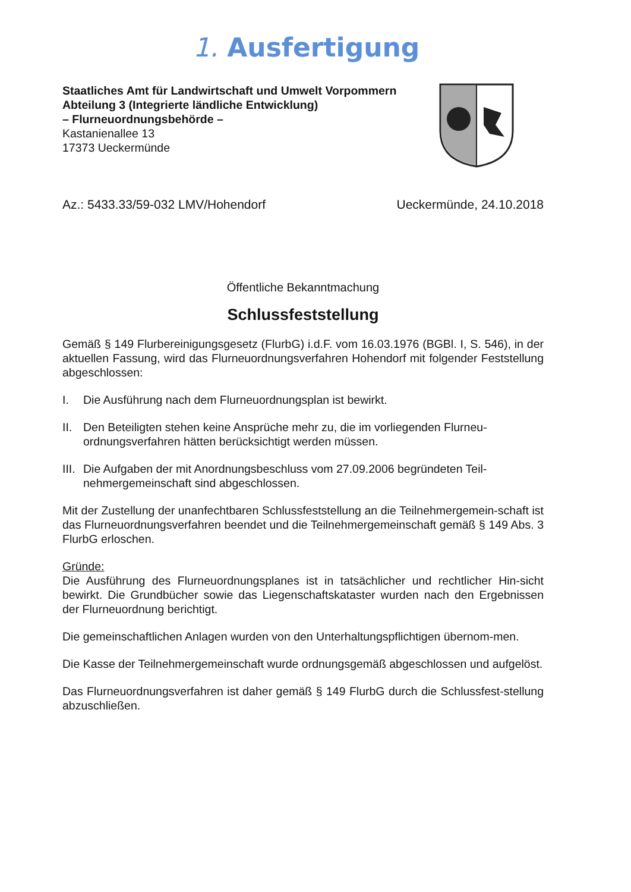1. Ausfertigung
Staatliches Amt für Landwirtschaft und Umwelt Vorpommern
Abteilung 3 (Integrierte ländliche Entwicklung)
– Flurneuordnungsbehörde –
Kastanienallee 13
17373 Ueckermünde
Az.: 5433.33/59-032 LMV/Hohendorf Ueckermünde, 24.10.2018
Öffentliche Bekanntmachung
Schlussfeststellung
Gemäß § 149 Flurbereinigungsgesetz (FlurbG) i.d.F. vom 16.03.1976 (BGBl. I, S. 546), in der aktuellen Fassung, wird das Flurneuordnungsverfahren Hohendorf mit folgender Feststellung abgeschlossen:
I. Die Ausführung nach dem Flurneuordnungsplan ist bewirkt.
II. Den Beteiligten stehen keine Ansprüche mehr zu, die im vorliegenden Flurneu-ordnungsverfahren hätten berücksichtigt werden müssen.
III. Die Aufgaben der mit Anordnungsbeschluss vom 27.09.2006 begründeten Teil-nehmergemeinschaft sind abgeschlossen.
Mit der Zustellung der unanfechtbaren Schlussfeststellung an die Teilnehmergemein-schaft ist das Flurneuordnungsverfahren beendet und die Teilnehmergemeinschaft gemäß § 149 Abs. 3 FlurbG erloschen.
Gründe:
Die Ausführung des Flurneuordnungsplanes ist in tatsächlicher und rechtlicher Hin-sicht bewirkt. Die Grundbücher sowie das Liegenschaftskataster wurden nach den Ergebnissen der Flurneuordnung berichtigt.
Die gemeinschaftlichen Anlagen wurden von den Unterhaltungspflichtigen übernom-men.
Die Kasse der Teilnehmergemeinschaft wurde ordnungsgemäß abgeschlossen und aufgelöst.
Das Flurneuordnungsverfahren ist daher gemäß § 149 FlurbG durch die Schlussfest-stellung abzuschließen.